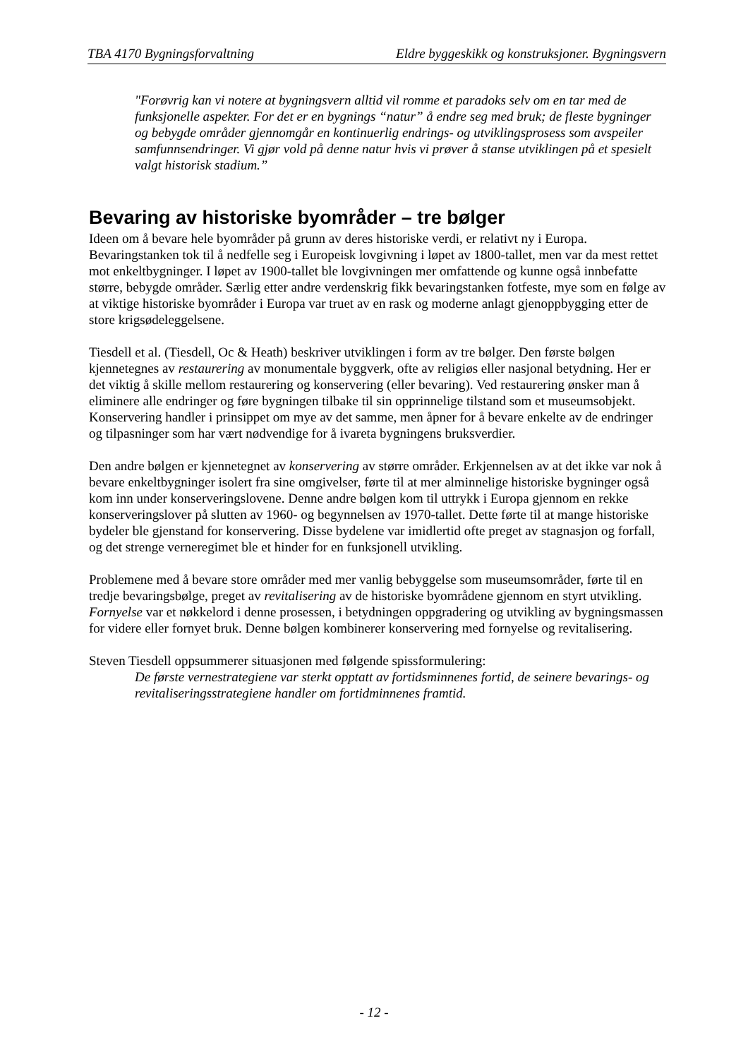TBA 4170 Bygningsforvaltning Eldre byggeskikk og konstruksjoner. Bygningsvern
"Forøvrig kan vi notere at bygningsvern alltid vil romme et paradoks selv om en tar med de funksjonelle aspekter. For det er en bygnings “natur” å endre seg med bruk; de fleste bygninger og bebygde områder gjennomgår en kontinuerlig endrings- og utviklingsprosess som avspeiler samfunnsendringer. Vi gjør vold på denne natur hvis vi prøver å stanse utviklingen på et spesielt valgt historisk stadium.”
Bevaring av historiske byområder – tre bølger
Ideen om å bevare hele byområder på grunn av deres historiske verdi, er relativt ny i Europa. Bevaringstanken tok til å nedfelle seg i Europeisk lovgivning i løpet av 1800-tallet, men var da mest rettet mot enkeltbygninger. I løpet av 1900-tallet ble lovgivningen mer omfattende og kunne også innbefatte større, bebygde områder. Særlig etter andre verdenskrig fikk bevaringstanken fotfeste, mye som en følge av at viktige historiske byområder i Europa var truet av en rask og moderne anlagt gjenoppbygging etter de store krigsødeleggelsene.
Tiesdell et al. (Tiesdell, Oc & Heath) beskriver utviklingen i form av tre bølger. Den første bølgen kjennetegnes av restaurering av monumentale byggverk, ofte av religiøs eller nasjonal betydning. Her er det viktig å skille mellom restaurering og konservering (eller bevaring). Ved restaurering ønsker man å eliminere alle endringer og føre bygningen tilbake til sin opprinnelige tilstand som et museumsobjekt. Konservering handler i prinsippet om mye av det samme, men åpner for å bevare enkelte av de endringer og tilpasninger som har vært nødvendige for å ivareta bygningens bruksverdier.
Den andre bølgen er kjennetegnet av konservering av større områder. Erkjennelsen av at det ikke var nok å bevare enkeltbygninger isolert fra sine omgivelser, førte til at mer alminnelige historiske bygninger også kom inn under konserveringslovene. Denne andre bølgen kom til uttrykk i Europa gjennom en rekke konserveringslover på slutten av 1960- og begynnelsen av 1970-tallet. Dette førte til at mange historiske bydeler ble gjenstand for konservering. Disse bydelene var imidlertid ofte preget av stagnasjon og forfall, og det strenge verneregimet ble et hinder for en funksjonell utvikling.
Problemene med å bevare store områder med mer vanlig bebyggelse som museumsområder, førte til en tredje bevaringsbølge, preget av revitalisering av de historiske byområdene gjennom en styrt utvikling. Fornyelse var et nøkkelord i denne prosessen, i betydningen oppgradering og utvikling av bygningsmassen for videre eller fornyet bruk. Denne bølgen kombinerer konservering med fornyelse og revitalisering.
Steven Tiesdell oppsummerer situasjonen med følgende spissformulering:
De første vernestrategiene var sterkt opptatt av fortidsminnenes fortid, de seinere bevarings- og revitaliseringsstrategiene handler om fortidminnenes framtid.
- 12 -